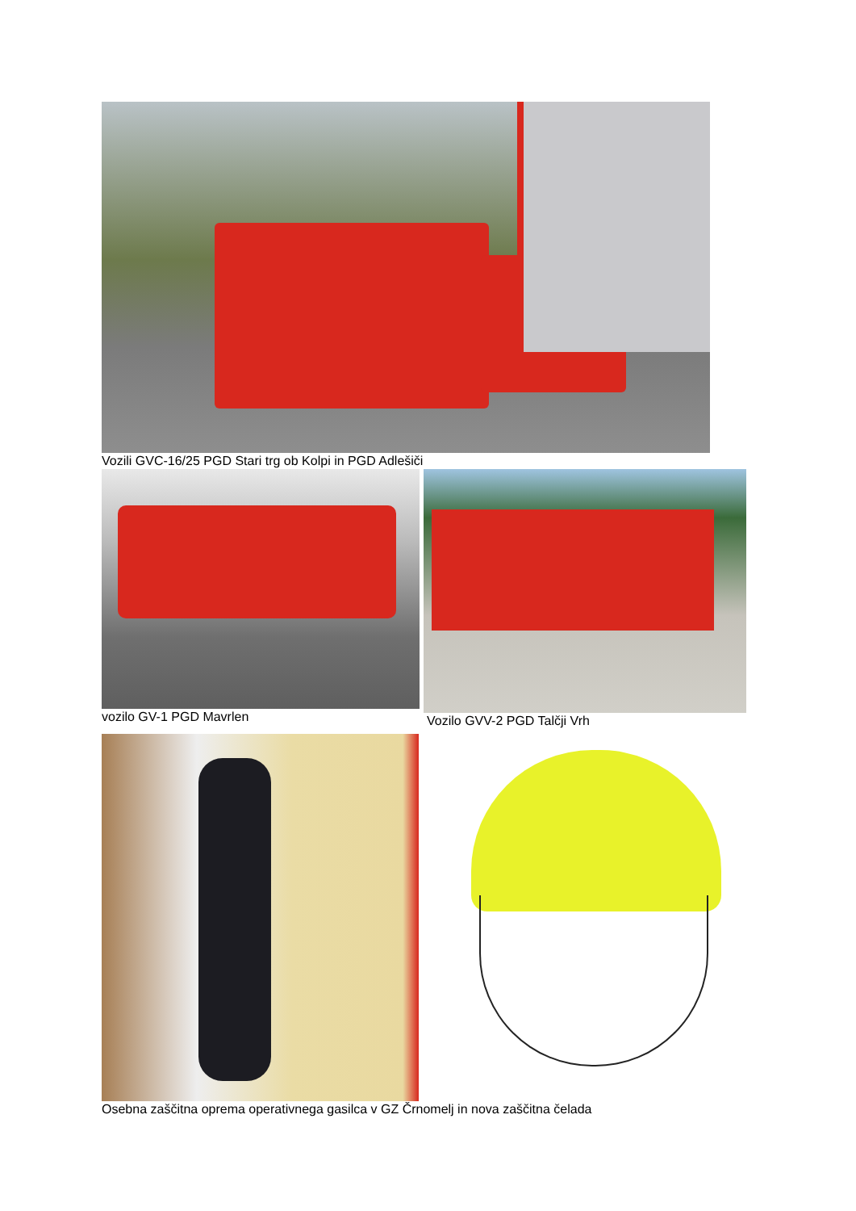Vozili GVC-16/25 PGD Stari trg ob Kolpi in PGD Adlešiči
vozilo GV-1 PGD Mavrlen Vozilo GVV-2 PGD Talčji Vrh
Osebna zaščitna oprema operativnega gasilca v GZ Črnomelj in nova zaščitna čelada